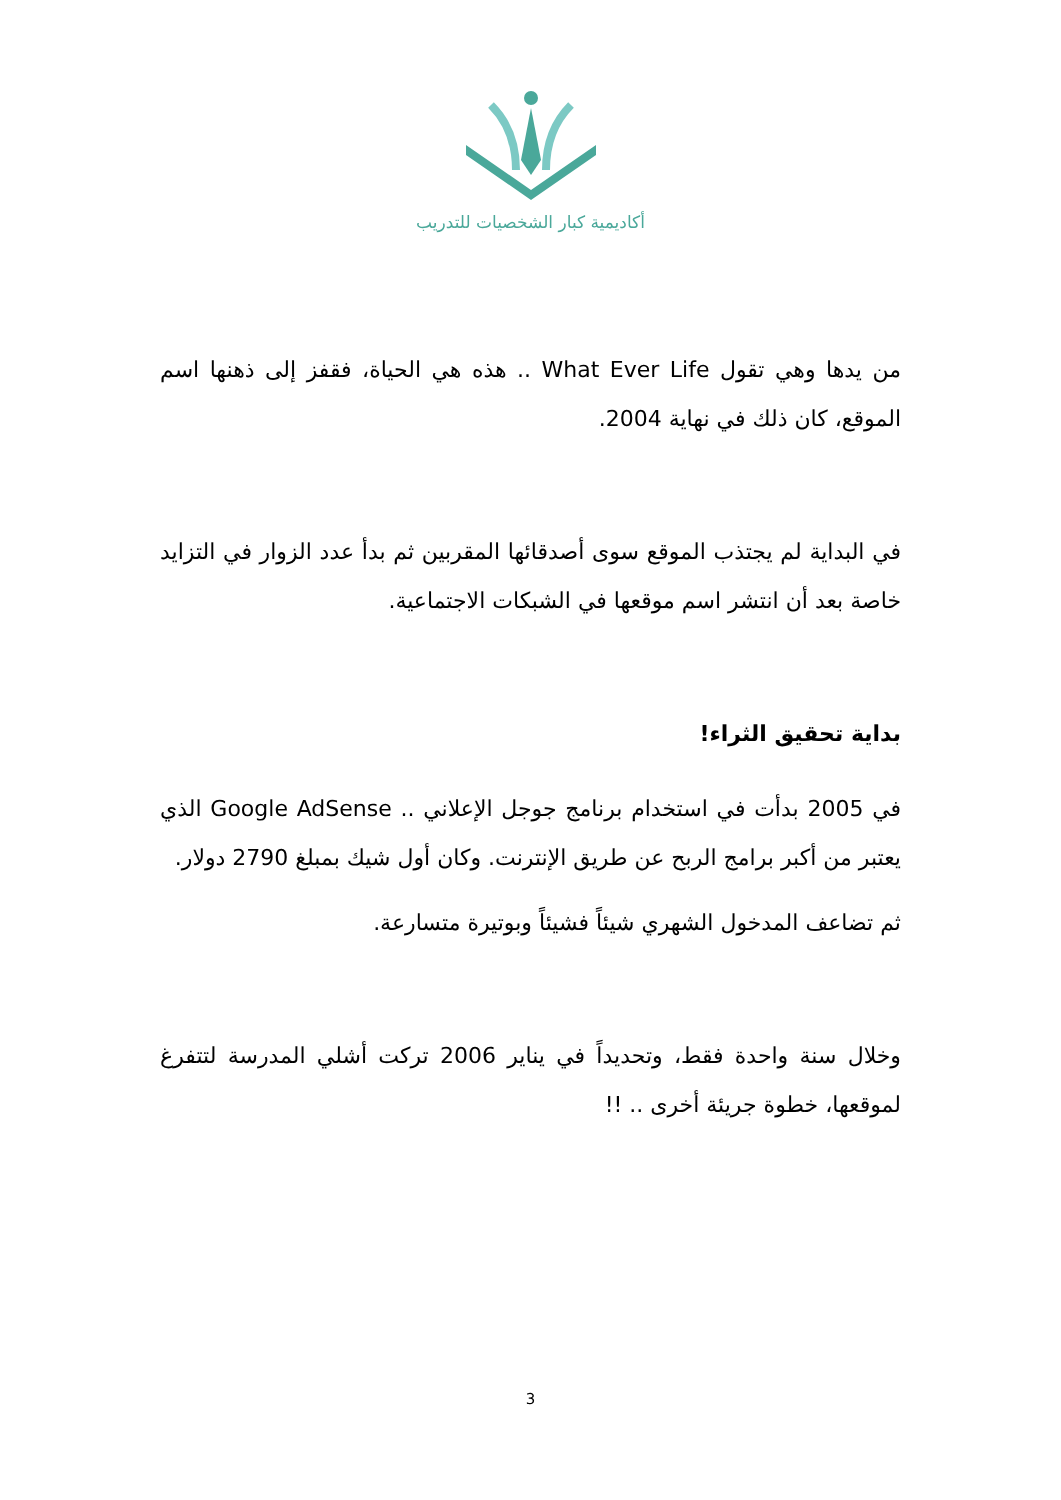أكاديمية كبار الشخصيات للتدريب
من يدها وهي تقول What Ever Life .. هذه هي الحياة، فقفز إلى ذهنها اسم الموقع، كان ذلك في نهاية 2004.
في البداية لم يجتذب الموقع سوى أصدقائها المقربين ثم بدأ عدد الزوار في التزايد خاصة بعد أن انتشر اسم موقعها في الشبكات الاجتماعية.
بداية تحقيق الثراء!
في 2005 بدأت في استخدام برنامج جوجل الإعلاني .. Google AdSense الذي يعتبر من أكبر برامج الربح عن طريق الإنترنت. وكان أول شيك بمبلغ 2790 دولار.
ثم تضاعف المدخول الشهري شيئاً فشيئاً وبوتيرة متسارعة.
وخلال سنة واحدة فقط، وتحديداً في يناير 2006 تركت أشلي المدرسة لتتفرغ لموقعها، خطوة جريئة أخرى .. !!
3